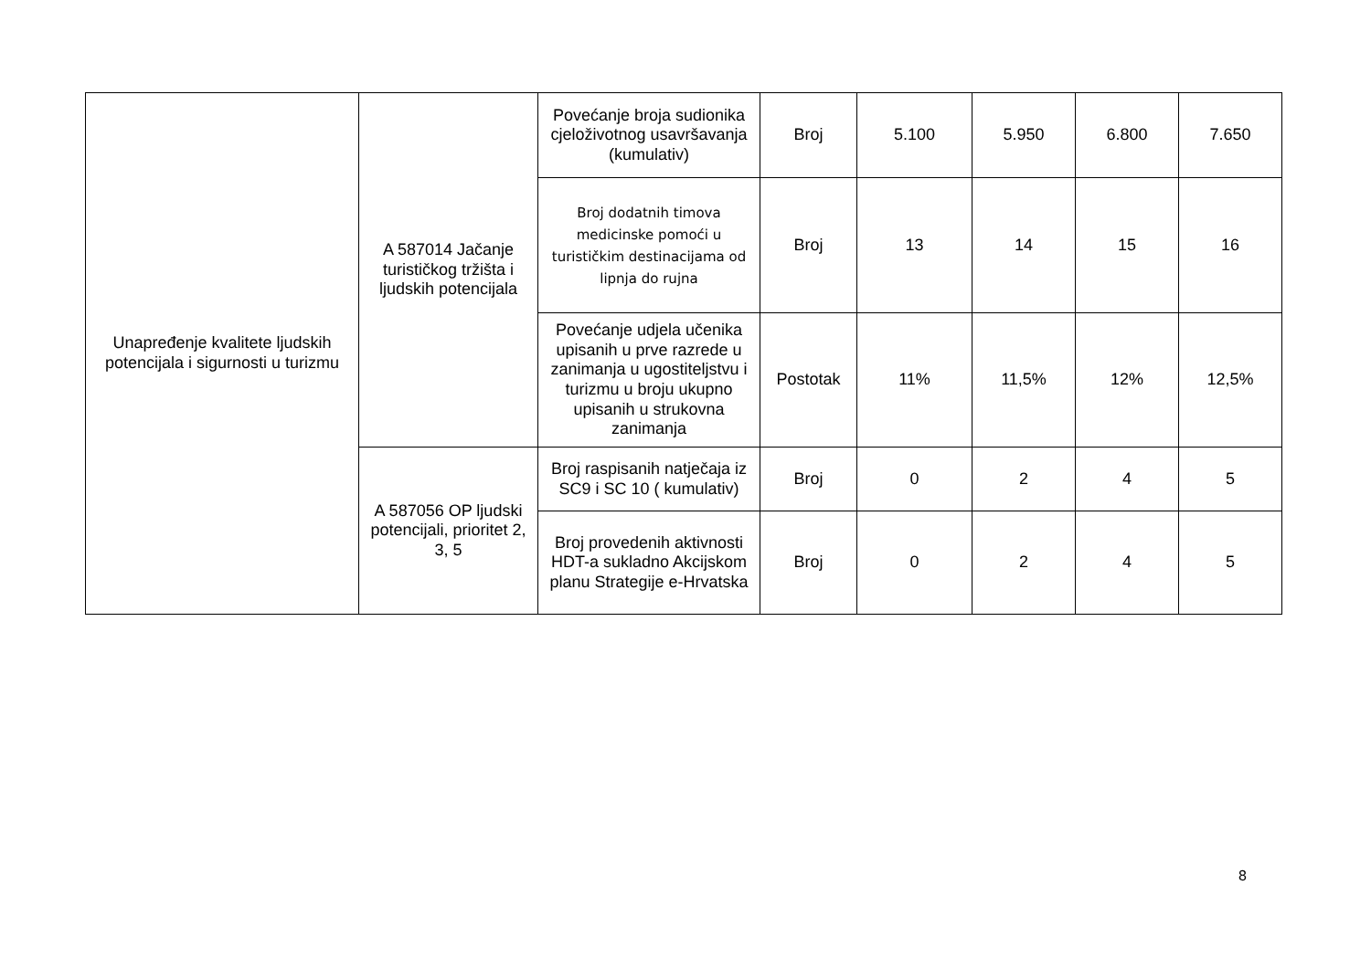| Unapređenje kvalitete ljudskih potencijala i sigurnosti u turizmu | A 587014 Jačanje turističkog tržišta i ljudskih potencijala | Povećanje broja sudionika cjeloživotnog usavršavanja (kumulativ) | Broj | 5.100 | 5.950 | 6.800 | 7.650 |
| | | Broj dodatnih timova medicinske pomoći u turističkim destinacijama od lipnja do rujna | Broj | 13 | 14 | 15 | 16 |
| | | Povećanje udjela učenika upisanih u prve razrede u zanimanja u ugostiteljstvu i turizmu u broju ukupno upisanih u strukovna zanimanja | Postotak | 11% | 11,5% | 12% | 12,5% |
| | A 587056 OP ljudski potencijali, prioritet 2, 3, 5 | Broj raspisanih natječaja iz SC9 i SC 10 ( kumulativ) | Broj | 0 | 2 | 4 | 5 |
| | | Broj provedenih aktivnosti HDT-a sukladno Akcijskom planu Strategije e-Hrvatska | Broj | 0 | 2 | 4 | 5 |
8